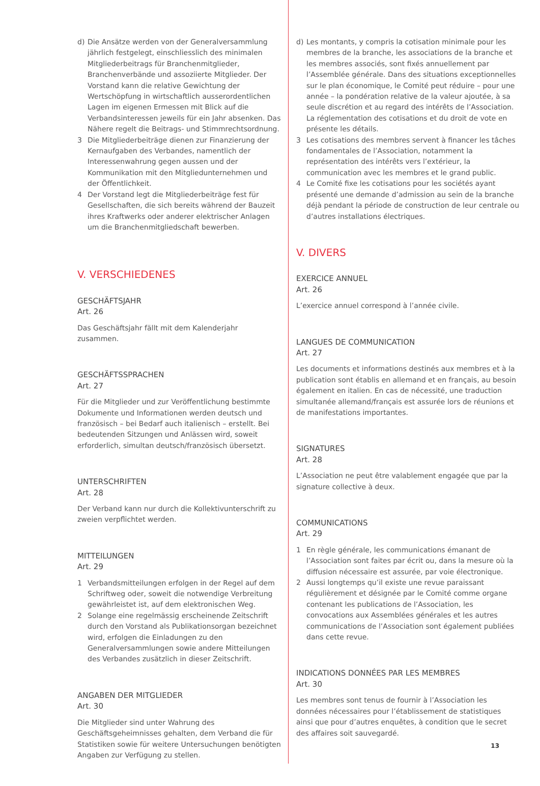d) Die Ansätze werden von der Generalversammlung jährlich festgelegt, einschliesslich des minimalen Mitgliederbeitrags für Branchenmitglieder, Branchenverbände und assoziierte Mitglieder. Der Vorstand kann die relative Gewichtung der Wertschöpfung in wirtschaftlich ausserordentlichen Lagen im eigenen Ermessen mit Blick auf die Verbandsinteressen jeweils für ein Jahr absenken. Das Nähere regelt die Beitrags- und Stimmrechtsordnung.
3 Die Mitgliederbeiträge dienen zur Finanzierung der Kernaufgaben des Verbandes, namentlich der Interessenwahrung gegen aussen und der Kommunikation mit den Mitgliedunternehmen und der Öffentlichkeit.
4 Der Vorstand legt die Mitgliederbeiträge fest für Gesellschaften, die sich bereits während der Bauzeit ihres Kraftwerks oder anderer elektrischer Anlagen um die Branchenmitgliedschaft bewerben.
V. VERSCHIEDENES
GESCHÄFTSJAHR
Art. 26
Das Geschäftsjahr fällt mit dem Kalenderjahr zusammen.
GESCHÄFTSSPRACHEN
Art. 27
Für die Mitglieder und zur Veröffentlichung bestimmte Dokumente und Informationen werden deutsch und französisch – bei Bedarf auch italienisch – erstellt. Bei bedeutenden Sitzungen und Anlässen wird, soweit erforderlich, simultan deutsch/französisch übersetzt.
UNTERSCHRIFTEN
Art. 28
Der Verband kann nur durch die Kollektivunterschrift zu zweien verpflichtet werden.
MITTEILUNGEN
Art. 29
1 Verbandsmitteilungen erfolgen in der Regel auf dem Schriftweg oder, soweit die notwendige Verbreitung gewährleistet ist, auf dem elektronischen Weg.
2 Solange eine regelmässig erscheinende Zeitschrift durch den Vorstand als Publikationsorgan bezeichnet wird, erfolgen die Einladungen zu den Generalversammlungen sowie andere Mitteilungen des Verbandes zusätzlich in dieser Zeitschrift.
ANGABEN DER MITGLIEDER
Art. 30
Die Mitglieder sind unter Wahrung des Geschäftsgeheimnisses gehalten, dem Verband die für Statistiken sowie für weitere Untersuchungen benötigten Angaben zur Verfügung zu stellen.
d) Les montants, y compris la cotisation minimale pour les membres de la branche, les associations de la branche et les membres associés, sont fixés annuellement par l’Assemblée générale. Dans des situations exceptionnelles sur le plan économique, le Comité peut réduire – pour une année – la pondération relative de la valeur ajoutée, à sa seule discrétion et au regard des intérêts de l’Association. La réglementation des cotisations et du droit de vote en présente les détails.
3 Les cotisations des membres servent à financer les tâches fondamentales de l’Association, notamment la représentation des intérêts vers l’extérieur, la communication avec les membres et le grand public.
4 Le Comité fixe les cotisations pour les sociétés ayant présenté une demande d’admission au sein de la branche déjà pendant la période de construction de leur centrale ou d’autres installations électriques.
V. DIVERS
EXERCICE ANNUEL
Art. 26
L’exercice annuel correspond à l’année civile.
LANGUES DE COMMUNICATION
Art. 27
Les documents et informations destinés aux membres et à la publication sont établis en allemand et en français, au besoin également en italien. En cas de nécessité, une traduction simultanée allemand/français est assurée lors de réunions et de manifestations importantes.
SIGNATURES
Art. 28
L’Association ne peut être valablement engagée que par la signature collective à deux.
COMMUNICATIONS
Art. 29
1 En règle générale, les communications émanant de l’Association sont faites par écrit ou, dans la mesure où la diffusion nécessaire est assurée, par voie électronique.
2 Aussi longtemps qu’il existe une revue paraissant régulièrement et désignée par le Comité comme organe contenant les publications de l’Association, les convocations aux Assemblées générales et les autres communications de l’Association sont également publiées dans cette revue.
INDICATIONS DONNÉES PAR LES MEMBRES
Art. 30
Les membres sont tenus de fournir à l’Association les données nécessaires pour l’établissement de statistiques ainsi que pour d’autres enquêtes, à condition que le secret des affaires soit sauvegardé.
13